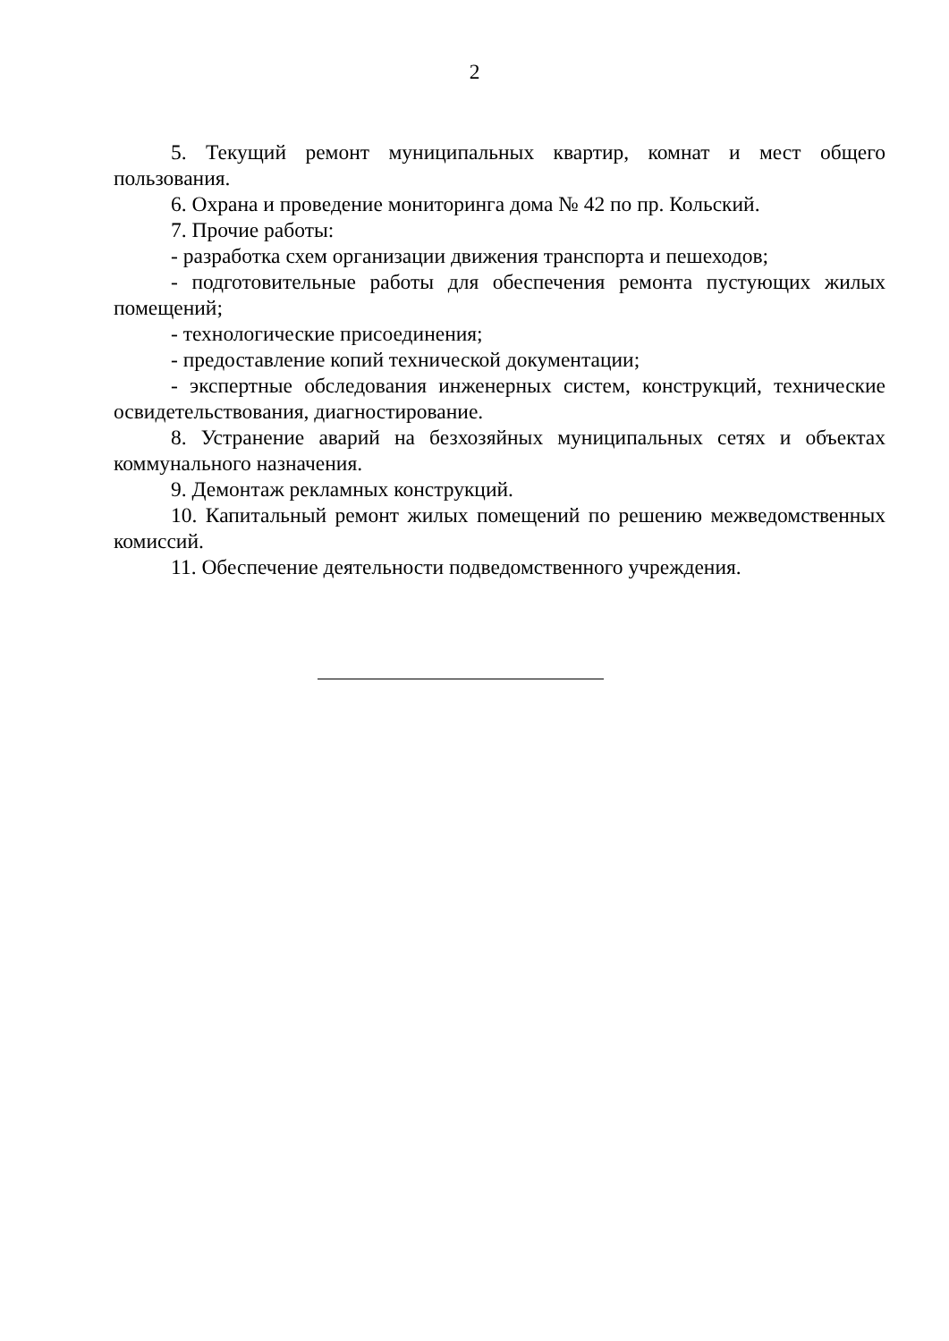2
5. Текущий ремонт муниципальных квартир, комнат и мест общего пользования.
6. Охрана и проведение мониторинга дома № 42 по пр. Кольский.
7. Прочие работы:
- разработка схем организации движения транспорта и пешеходов;
- подготовительные работы для обеспечения ремонта пустующих жилых помещений;
- технологические присоединения;
- предоставление копий технической документации;
- экспертные обследования инженерных систем, конструкций, технические освидетельствования, диагностирование.
8. Устранение аварий на безхозяйных муниципальных сетях и объектах коммунального назначения.
9. Демонтаж рекламных конструкций.
10. Капитальный ремонт жилых помещений по решению межведомственных комиссий.
11. Обеспечение деятельности подведомственного учреждения.